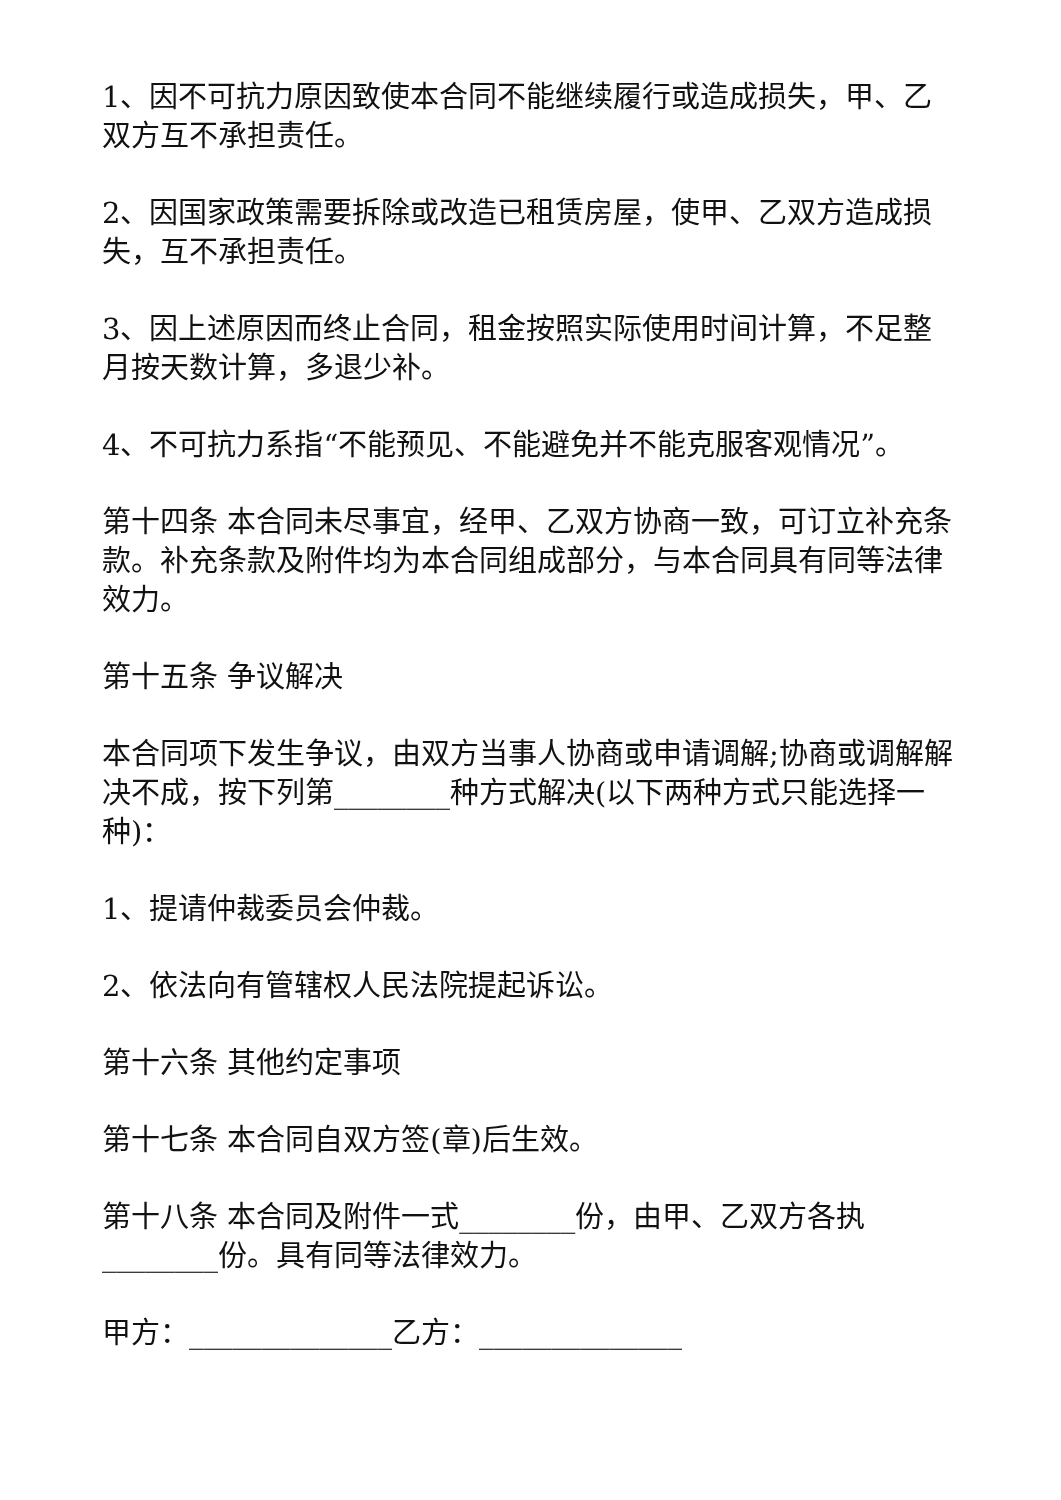1、因不可抗力原因致使本合同不能继续履行或造成损失，甲、乙双方互不承担责任。
2、因国家政策需要拆除或改造已租赁房屋，使甲、乙双方造成损失，互不承担责任。
3、因上述原因而终止合同，租金按照实际使用时间计算，不足整月按天数计算，多退少补。
4、不可抗力系指“不能预见、不能避免并不能克服客观情况”。
第十四条 本合同未尽事宜，经甲、乙双方协商一致，可订立补充条款。补充条款及附件均为本合同组成部分，与本合同具有同等法律效力。
第十五条 争议解决
本合同项下发生争议，由双方当事人协商或申请调解;协商或调解解决不成，按下列第________种方式解决(以下两种方式只能选择一种)：
1、提请仲裁委员会仲裁。
2、依法向有管辖权人民法院提起诉讼。
第十六条 其他约定事项
第十七条 本合同自双方签(章)后生效。
第十八条 本合同及附件一式________份，由甲、乙双方各执________份。具有同等法律效力。
甲方：______________乙方：______________